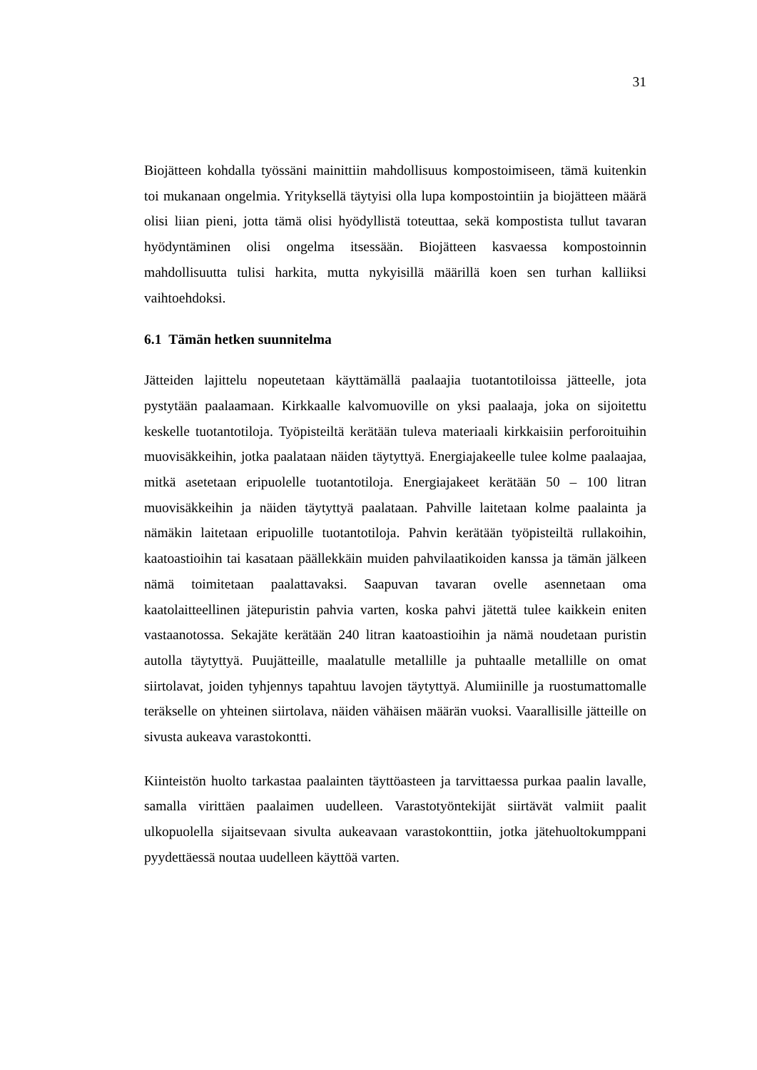31
Biojätteen kohdalla työssäni mainittiin mahdollisuus kompostoimiseen, tämä kuitenkin toi mukanaan ongelmia. Yrityksellä täytyisi olla lupa kompostointiin ja biojätteen määrä olisi liian pieni, jotta tämä olisi hyödyllistä toteuttaa, sekä kompostista tullut tavaran hyödyntäminen olisi ongelma itsessään. Biojätteen kasvaessa kompostoinnin mahdollisuutta tulisi harkita, mutta nykyisillä määrillä koen sen turhan kalliiksi vaihtoehdoksi.
6.1 Tämän hetken suunnitelma
Jätteiden lajittelu nopeutetaan käyttämällä paalaajia tuotantotiloissa jätteelle, jota pystytään paalaamaan. Kirkkaalle kalvomuoville on yksi paalaaja, joka on sijoitettu keskelle tuotantotiloja. Työpisteiltä kerätään tuleva materiaali kirkkaisiin perforoituihin muovisäkkeihin, jotka paalataan näiden täytyttyä. Energiajakeelle tulee kolme paalaajaa, mitkä asetetaan eripuolelle tuotantotiloja. Energiajakeet kerätään 50 – 100 litran muovisäkkeihin ja näiden täytyttyä paalataan. Pahville laitetaan kolme paalainta ja nämäkin laitetaan eripuolille tuotantotiloja. Pahvin kerätään työpisteiltä rullakoihin, kaatoastioihin tai kasataan päällekkäin muiden pahvilaatikoiden kanssa ja tämän jälkeen nämä toimitetaan paalattavaksi. Saapuvan tavaran ovelle asennetaan oma kaatolaitteellinen jätepuristin pahvia varten, koska pahvi jätettä tulee kaikkein eniten vastaanotossa. Sekajäte kerätään 240 litran kaatoastioihin ja nämä noudetaan puristin autolla täytyttyä. Puujätteille, maalatulle metallille ja puhtaalle metallille on omat siirtolavat, joiden tyhjennys tapahtuu lavojen täytyttyä. Alumiinille ja ruostumattomalle teräkselle on yhteinen siirtolava, näiden vähäisen määrän vuoksi. Vaarallisille jätteille on sivusta aukeava varastokontti.
Kiinteistön huolto tarkastaa paalainten täyttöasteen ja tarvittaessa purkaa paalin lavalle, samalla virittäen paalaimen uudelleen. Varastotyöntekijät siirtävät valmiit paalit ulkopuolella sijaitsevaan sivulta aukeavaan varastokonttiin, jotka jätehuoltokumppani pyydettäessä noutaa uudelleen käyttöä varten.